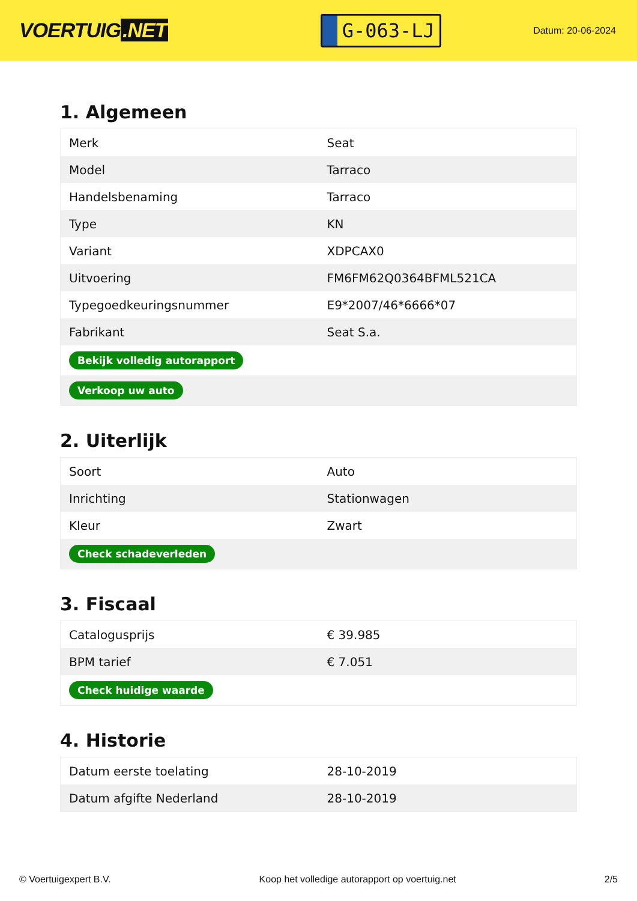VOERTUIG.NET
G-063-LJ
Datum: 20-06-2024
1. Algemeen
| Merk | Seat |
| Model | Tarraco |
| Handelsbenaming | Tarraco |
| Type | KN |
| Variant | XDPCAX0 |
| Uitvoering | FM6FM62Q0364BFML521CA |
| Typegoedkeuringsnummer | E9*2007/46*6666*07 |
| Fabrikant | Seat S.a. |
| Bekijk volledig autorapport | |
| Verkoop uw auto | |
2. Uiterlijk
| Soort | Auto |
| Inrichting | Stationwagen |
| Kleur | Zwart |
| Check schadeverleden | |
3. Fiscaal
| Catalogusprijs | € 39.985 |
| BPM tarief | € 7.051 |
| Check huidige waarde | |
4. Historie
| Datum eerste toelating | 28-10-2019 |
| Datum afgifte Nederland | 28-10-2019 |
© Voertuigexpert B.V. Koop het volledige autorapport op voertuig.net 2/5